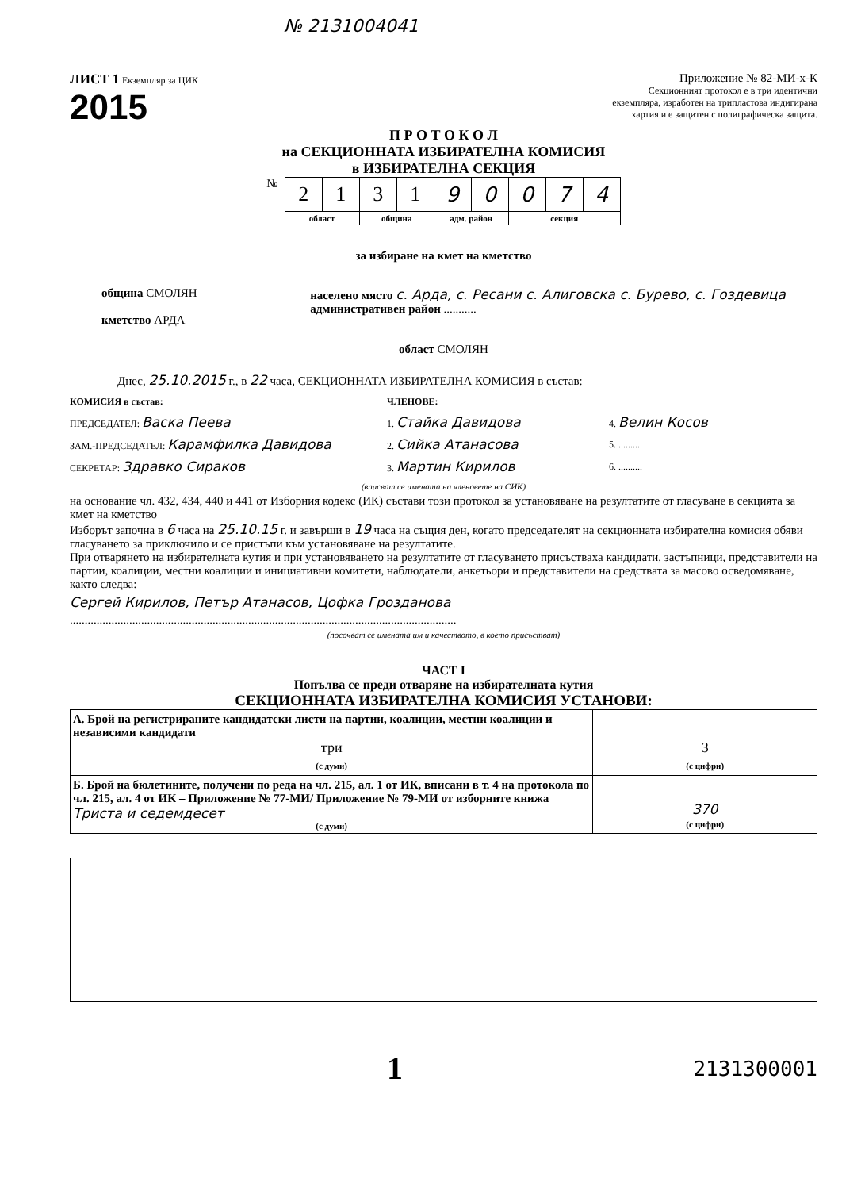№ 2131004041
ЛИСТ 1 Екземпляр за ЦИК
2015
Приложение № 82-МИ-х-К
Секционният протокол е в три идентични
екземпляра, изработен на трипластова индигирана
хартия и е защитен с полиграфическа защита.
П Р О Т О К О Л
на СЕКЦИОННАТА ИЗБИРАТЕЛНА КОМИСИЯ
в ИЗБИРАТЕЛНА СЕКЦИЯ
№
| 2 | 1 | 3 | 1 | 9 | 0 | 0 | 7 | 4 |
| област | | община | | адм. район | | секция | | |
за избиране на кмет на кметство
община СМОЛЯН
кметство АРДА
населено място с. Арда, с. Ресани с. Алиговска с. Бурево, с. Гоздевица
административен район ...........
област СМОЛЯН
Днес, 25.10.2015 г., в 22 часа, СЕКЦИОННАТА ИЗБИРАТЕЛНА КОМИСИЯ в състав:
КОМИСИЯ в състав:
ЧЛЕНОВЕ:
ПРЕДСЕДАТЕЛ: Васка Пеева
1. Стайка Давидова
4. Велин Косов
ЗАМ.-ПРЕДСЕДАТЕЛ: Карамфилка Давидова
2. Сийка Атанасова
5. ..........
СЕКРЕТАР: Здравко Сираков
3. Мартин Кирилов
6. ..........
(вписват се имената на членовете на СИК)
на основание чл. 432, 434, 440 и 441 от Изборния кодекс (ИК) състави този протокол за установяване на резултатите от гласуване в секцията за кмет на кметство
Изборът започна в 6 часа на 25.10.15 г. и завърши в 19 часа на същия ден, когато председателят на секционната избирателна комисия обяви гласуването за приключило и се пристъпи към установяване на резултатите.
При отварянето на избирателната кутия и при установяването на резултатите от гласуването присъстваха кандидати, застъпници, представители на партии, коалиции, местни коалиции и инициативни комитети, наблюдатели, анкетьори и представители на средствата за масово осведомяване, както следва:
Сергей Кирилов, Петър Атанасов, Цофка Гроздановa
..................................................................................................................................
(посочват се имената им и качеството, в което присъстват)
ЧАСТ I
Попълва се преди отваряне на избирателната кутия
СЕКЦИОННАТА ИЗБИРАТЕЛНА КОМИСИЯ УСТАНОВИ:
| А. Брой на регистрираните кандидатски листи на партии, коалиции, местни коалиции и независими кандидати три (с думи) | 3 (с цифри) |
| Б. Брой на бюлетините, получени по реда на чл. 215, ал. 1 от ИК, вписани в т. 4 на протокола по чл. 215, ал. 4 от ИК – Приложение № 77-МИ/ Приложение № 79-МИ от изборните книжа Триста и седемдесет (с думи) | 370 (с цифри) |
1
2131300001